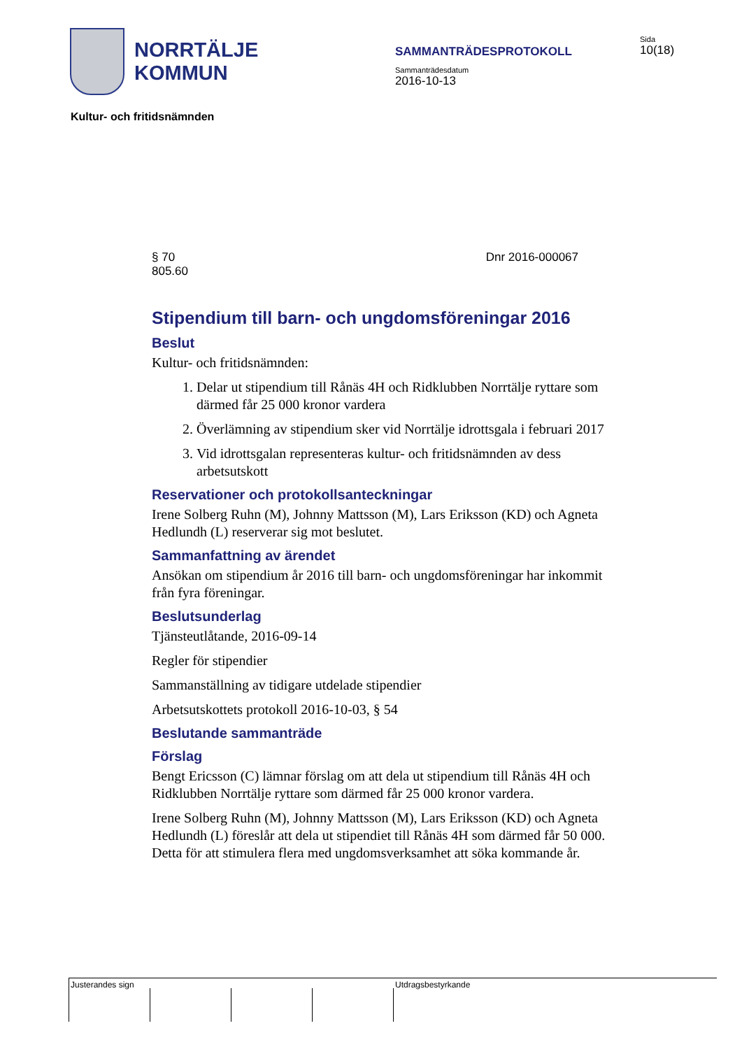NORRTÄLJE
KOMMUN
SAMMANTRÄDESPROTOKOLL
Sammanträdesdatum
2016-10-13
Sida
10(18)
Kultur- och fritidsnämnden
§ 70
805.60
Dnr 2016-000067
Stipendium till barn- och ungdomsföreningar 2016
Beslut
Kultur- och fritidsnämnden:
1. Delar ut stipendium till Rånäs 4H och Ridklubben Norrtälje ryttare som därmed får 25 000 kronor vardera
2. Överlämning av stipendium sker vid Norrtälje idrottsgala i februari 2017
3. Vid idrottsgalan representeras kultur- och fritidsnämnden av dess arbetsutskott
Reservationer och protokollsanteckningar
Irene Solberg Ruhn (M), Johnny Mattsson (M), Lars Eriksson (KD) och Agneta Hedlundh (L) reserverar sig mot beslutet.
Sammanfattning av ärendet
Ansökan om stipendium år 2016 till barn- och ungdomsföreningar har inkommit från fyra föreningar.
Beslutsunderlag
Tjänsteutlåtande, 2016-09-14
Regler för stipendier
Sammanställning av tidigare utdelade stipendier
Arbetsutskottets protokoll 2016-10-03, § 54
Beslutande sammanträde
Förslag
Bengt Ericsson (C) lämnar förslag om att dela ut stipendium till Rånäs 4H och Ridklubben Norrtälje ryttare som därmed får 25 000 kronor vardera.
Irene Solberg Ruhn (M), Johnny Mattsson (M), Lars Eriksson (KD) och Agneta Hedlundh (L) föreslår att dela ut stipendiet till Rånäs 4H som därmed får 50 000. Detta för att stimulera flera med ungdomsverksamhet att söka kommande år.
Justerandes sign Utdragsbestyrkande